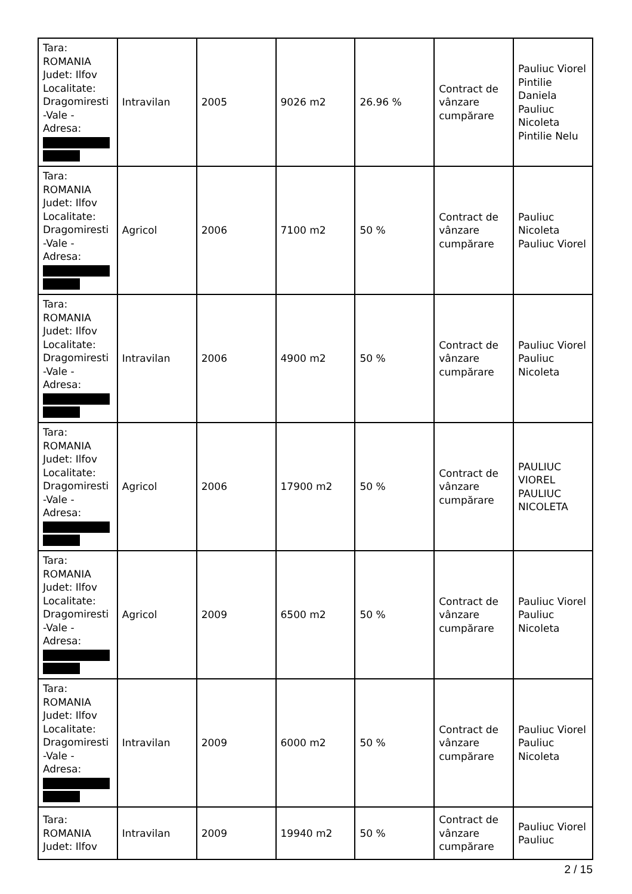| Tara: ROMANIA Judet: Ilfov Localitate: Dragomiresti -Vale - Adresa: | Intravilan | 2005 | 9026 m2 | 26.96 % | Contract de vânzare cumpărare | Pauliuc Viorel Pintilie Daniela Pauliuc Nicoleta Pintilie Nelu |
| Tara: ROMANIA Judet: Ilfov Localitate: Dragomiresti -Vale - Adresa: | Agricol | 2006 | 7100 m2 | 50 % | Contract de vânzare cumpărare | Pauliuc Nicoleta Pauliuc Viorel |
| Tara: ROMANIA Judet: Ilfov Localitate: Dragomiresti -Vale - Adresa: | Intravilan | 2006 | 4900 m2 | 50 % | Contract de vânzare cumpărare | Pauliuc Viorel Pauliuc Nicoleta |
| Tara: ROMANIA Judet: Ilfov Localitate: Dragomiresti -Vale - Adresa: | Agricol | 2006 | 17900 m2 | 50 % | Contract de vânzare cumpărare | PAULIUC VIOREL PAULIUC NICOLETA |
| Tara: ROMANIA Judet: Ilfov Localitate: Dragomiresti -Vale - Adresa: | Agricol | 2009 | 6500 m2 | 50 % | Contract de vânzare cumpărare | Pauliuc Viorel Pauliuc Nicoleta |
| Tara: ROMANIA Judet: Ilfov Localitate: Dragomiresti -Vale - Adresa: | Intravilan | 2009 | 6000 m2 | 50 % | Contract de vânzare cumpărare | Pauliuc Viorel Pauliuc Nicoleta |
| Tara: ROMANIA Judet: Ilfov | Intravilan | 2009 | 19940 m2 | 50 % | Contract de vânzare cumpărare | Pauliuc Viorel Pauliuc |
2 / 15